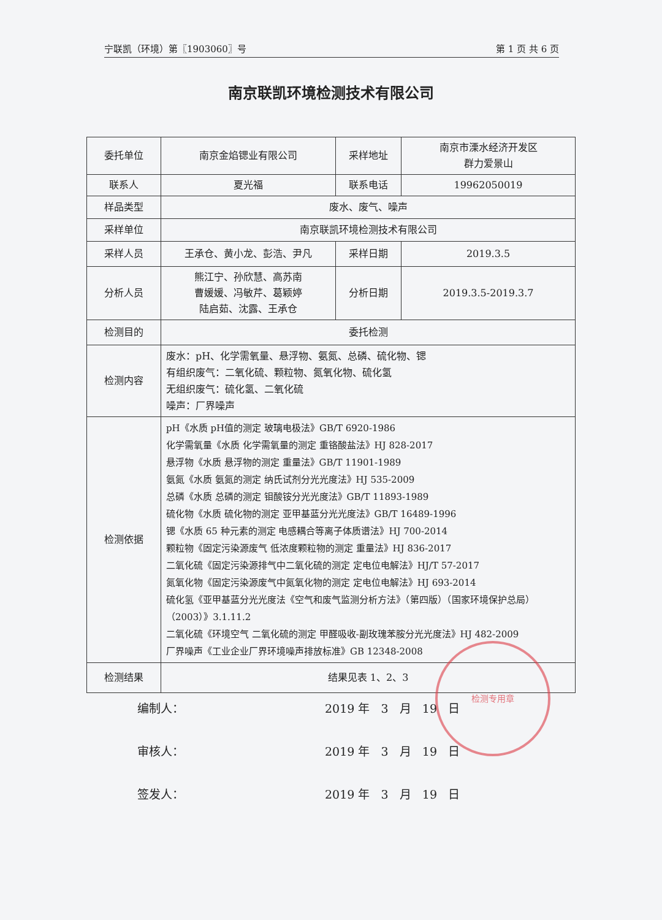宁联凯（环境）第〖1903060〗号 第 1 页 共 6 页
南京联凯环境检测技术有限公司
| 委托单位 | 南京金焰锶业有限公司 | 采样地址 | 南京市溧水经济开发区 群力爱景山 |
| 联系人 | 夏光福 | 联系电话 | 19962050019 |
| 样品类型 | 废水、废气、噪声 | | |
| 采样单位 | 南京联凯环境检测技术有限公司 | | |
| 采样人员 | 王承仓、黄小龙、彭浩、尹凡 | 采样日期 | 2019.3.5 |
| 分析人员 | 熊江宁、孙欣慧、高苏南 曹媛媛、冯敏芹、葛颖婷 陆启茹、沈露、王承仓 | 分析日期 | 2019.3.5-2019.3.7 |
| 检测目的 | 委托检测 | | |
| 检测内容 | 废水：pH、化学需氧量、悬浮物、氨氮、总磷、硫化物、锶 有组织废气：二氧化硫、颗粒物、氮氧化物、硫化氢 无组织废气：硫化氢、二氧化硫 噪声：厂界噪声 | | |
| 检测依据 | pH《水质 pH值的测定 玻璃电极法》GB/T 6920-1986 化学需氧量《水质 化学需氧量的测定 重铬酸盐法》HJ 828-2017 悬浮物《水质 悬浮物的测定 重量法》GB/T 11901-1989 氨氮《水质 氨氮的测定 纳氏试剂分光光度法》HJ 535-2009 总磷《水质 总磷的测定 钼酸铵分光光度法》GB/T 11893-1989 硫化物《水质 硫化物的测定 亚甲基蓝分光光度法》GB/T 16489-1996 锶《水质 65 种元素的测定 电感耦合等离子体质谱法》HJ 700-2014 颗粒物《固定污染源废气 低浓度颗粒物的测定 重量法》HJ 836-2017 二氧化硫《固定污染源排气中二氧化硫的测定 定电位电解法》HJ/T 57-2017 氮氧化物《固定污染源废气中氮氧化物的测定 定电位电解法》HJ 693-2014 硫化氢《亚甲基蓝分光光度法《空气和废气监测分析方法》（第四版）（国家环境保护总局）（2003）》3.1.11.2 二氧化硫《环境空气 二氧化硫的测定 甲醛吸收-副玫瑰苯胺分光光度法》HJ 482-2009 厂界噪声《工业企业厂界环境噪声排放标准》GB 12348-2008 | | |
| 检测结果 | 结果见表 1、2、3 | | |
编制人： 2019 年 3 月 19 日
审核人： 2019 年 3 月 19 日
签发人： 2019 年 3 月 19 日
检测专用章